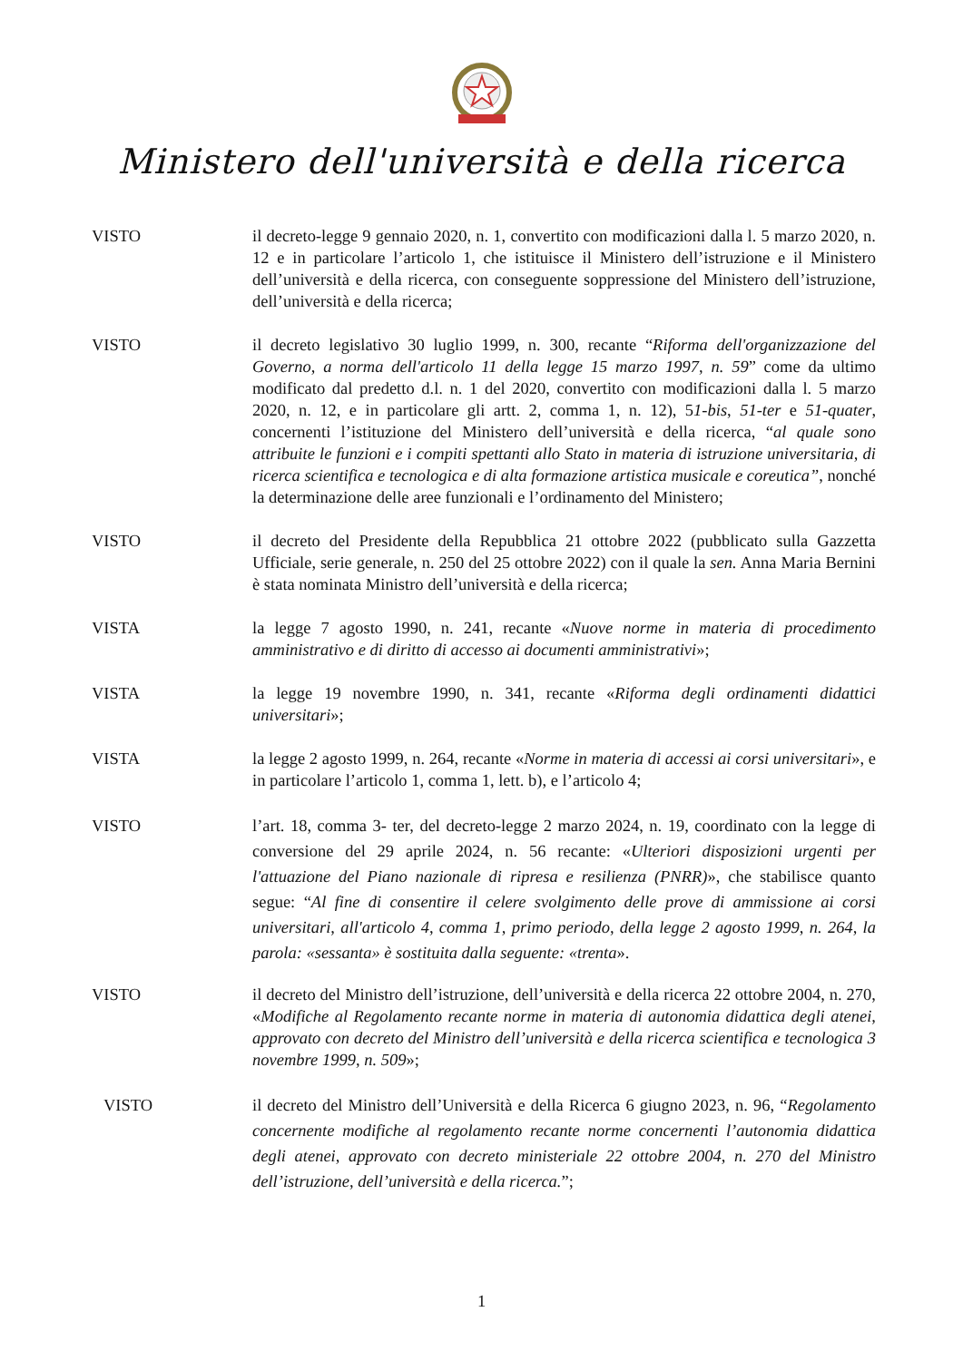Ministero dell'università e della ricerca
VISTO il decreto-legge 9 gennaio 2020, n. 1, convertito con modificazioni dalla l. 5 marzo 2020, n. 12 e in particolare l’articolo 1, che istituisce il Ministero dell’istruzione e il Ministero dell’università e della ricerca, con conseguente soppressione del Ministero dell’istruzione, dell’università e della ricerca;
VISTO il decreto legislativo 30 luglio 1999, n. 300, recante “Riforma dell'organizzazione del Governo, a norma dell'articolo 11 della legge 15 marzo 1997, n. 59” come da ultimo modificato dal predetto d.l. n. 1 del 2020, convertito con modificazioni dalla l. 5 marzo 2020, n. 12, e in particolare gli artt. 2, comma 1, n. 12), 51-bis, 51-ter e 51-quater, concernenti l’istituzione del Ministero dell’università e della ricerca, “al quale sono attribuite le funzioni e i compiti spettanti allo Stato in materia di istruzione universitaria, di ricerca scientifica e tecnologica e di alta formazione artistica musicale e coreutica”, nonché la determinazione delle aree funzionali e l’ordinamento del Ministero;
VISTO il decreto del Presidente della Repubblica 21 ottobre 2022 (pubblicato sulla Gazzetta Ufficiale, serie generale, n. 250 del 25 ottobre 2022) con il quale la sen. Anna Maria Bernini è stata nominata Ministro dell’università e della ricerca;
VISTA la legge 7 agosto 1990, n. 241, recante «Nuove norme in materia di procedimento amministrativo e di diritto di accesso ai documenti amministrativi»;
VISTA la legge 19 novembre 1990, n. 341, recante «Riforma degli ordinamenti didattici universitari»;
VISTA la legge 2 agosto 1999, n. 264, recante «Norme in materia di accessi ai corsi universitari», e in particolare l’articolo 1, comma 1, lett. b), e l’articolo 4;
VISTO l’art. 18, comma 3- ter, del decreto-legge 2 marzo 2024, n. 19, coordinato con la legge di conversione del 29 aprile 2024, n. 56 recante: «Ulteriori disposizioni urgenti per l'attuazione del Piano nazionale di ripresa e resilienza (PNRR)», che stabilisce quanto segue: “Al fine di consentire il celere svolgimento delle prove di ammissione ai corsi universitari, all'articolo 4, comma 1, primo periodo, della legge 2 agosto 1999, n. 264, la parola: «sessanta» è sostituita dalla seguente: «trenta».
VISTO il decreto del Ministro dell’istruzione, dell’università e della ricerca 22 ottobre 2004, n. 270, «Modifiche al Regolamento recante norme in materia di autonomia didattica degli atenei, approvato con decreto del Ministro dell’università e della ricerca scientifica e tecnologica 3 novembre 1999, n. 509»;
VISTO il decreto del Ministro dell’Università e della Ricerca 6 giugno 2023, n. 96, “Regolamento concernente modifiche al regolamento recante norme concernenti l’autonomia didattica degli atenei, approvato con decreto ministeriale 22 ottobre 2004, n. 270 del Ministro dell’istruzione, dell’università e della ricerca.”;
1